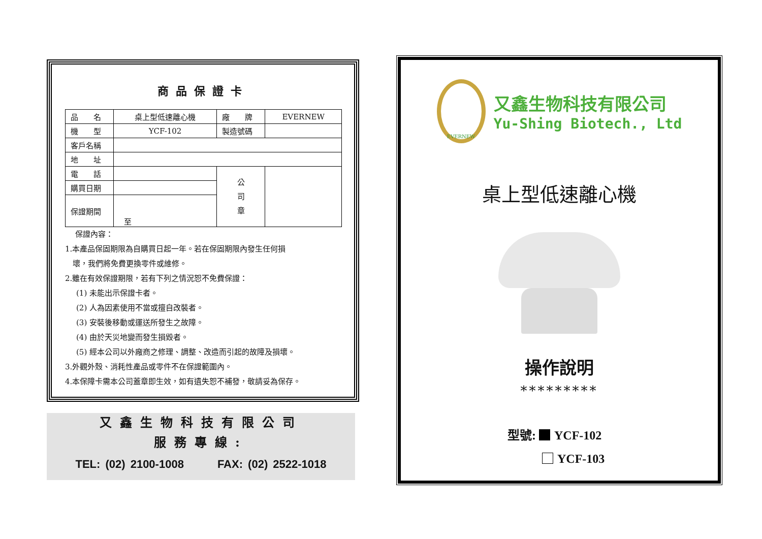商品保證卡
| 品 名 | 桌上型低速離心機 | 廠 牌 | EVERNEW |
| 機 型 | YCF-102 | 製造號碼 | |
| 客戶名稱 | | | |
| 地 址 | | | |
| 電 話 | | 公 司 章 | |
| 購買日期 | | | |
| 保證期間 | 至 | | |
保證內容：
1.本產品保固期限為自購買日起一年。若在保固期限內發生任何損
　壞，我們將免費更換零件或維修。
2.雖在有效保證期限，若有下列之情況恕不免費保證：
(1) 未能出示保證卡者。
(2) 人為因素使用不當或擅自改裝者。
(3) 安裝後移動或運送所發生之故障。
(4) 由於天災地變而發生損毀者。
(5) 經本公司以外廠商之修理、調整、改造而引起的故障及損壞。
3.外觀外殼、消耗性產品或零件不在保證範圍內。
4.本保障卡需本公司蓋章即生效，如有遺失恕不補發，敬請妥為保存。
又鑫生物科技有限公司
服務專線:
TEL: (02) 2100-1008　　　FAX: (02) 2522-1018
EVERNEW
又鑫生物科技有限公司
Yu-Shing Biotech., Ltd
桌上型低速離心機
操作說明
*********
型號: YCF-102
YCF-103